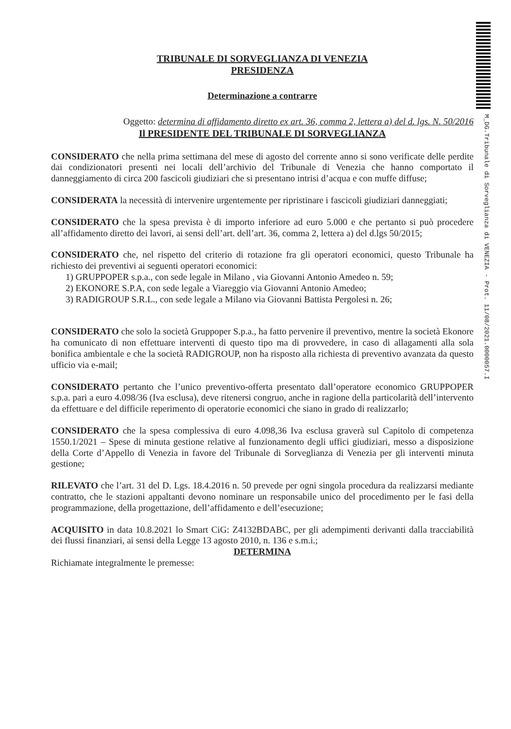TRIBUNALE DI SORVEGLIANZA DI VENEZIA
PRESIDENZA
Determinazione a contrarre
Oggetto: determina di affidamento diretto ex art. 36, comma 2, lettera a) del d. lgs. N. 50/2016
Il PRESIDENTE DEL TRIBUNALE DI SORVEGLIANZA
CONSIDERATO che nella prima settimana del mese di agosto del corrente anno si sono verificate delle perdite dai condizionatori presenti nei locali dell’archivio del Tribunale di Venezia che hanno comportato il danneggiamento di circa 200 fascicoli giudiziari che si presentano intrisi d’acqua e con muffe diffuse;
CONSIDERATA la necessità di intervenire urgentemente per ripristinare i fascicoli giudiziari danneggiati;
CONSIDERATO che la spesa prevista è di importo inferiore ad euro 5.000 e che pertanto si può procedere all’affidamento diretto dei lavori, ai sensi dell’art. dell’art. 36, comma 2, lettera a) del d.lgs 50/2015;
CONSIDERATO che, nel rispetto del criterio di rotazione fra gli operatori economici, questo Tribunale ha richiesto dei preventivi ai seguenti operatori economici:
1) GRUPPOPER s.p.a., con sede legale in Milano , via Giovanni Antonio Amedeo n. 59;
2) EKONORE S.P.A, con sede legale a Viareggio via Giovanni Antonio Amedeo;
3) RADIGROUP S.R.L., con sede legale a Milano via Giovanni Battista Pergolesi n. 26;
CONSIDERATO che solo la società Gruppoper S.p.a., ha fatto pervenire il preventivo, mentre la società Ekonore ha comunicato di non effettuare interventi di questo tipo ma di provvedere, in caso di allagamenti alla sola bonifica ambientale e che la società RADIGROUP, non ha risposto alla richiesta di preventivo avanzata da questo ufficio via e-mail;
CONSIDERATO pertanto che l’unico preventivo-offerta presentato dall’operatore economico GRUPPOPER s.p.a. pari a euro 4.098/36 (Iva esclusa), deve ritenersi congruo, anche in ragione della particolarità dell’intervento da effettuare e del difficile reperimento di operatorie economici che siano in grado di realizzarlo;
CONSIDERATO che la spesa complessiva di euro 4.098,36 Iva esclusa graverà sul Capitolo di competenza 1550.1/2021 – Spese di minuta gestione relative al funzionamento degli uffici giudiziari, messo a disposizione della Corte d’Appello di Venezia in favore del Tribunale di Sorveglianza di Venezia per gli interventi minuta gestione;
RILEVATO che l’art. 31 del D. Lgs. 18.4.2016 n. 50 prevede per ogni singola procedura da realizzarsi mediante contratto, che le stazioni appaltanti devono nominare un responsabile unico del procedimento per le fasi della programmazione, della progettazione, dell’affidamento e dell’esecuzione;
ACQUISITO in data 10.8.2021 lo Smart CiG: Z4132BDABC, per gli adempimenti derivanti dalla tracciabilità dei flussi finanziari, ai sensi della Legge 13 agosto 2010, n. 136 e s.m.i.;
DETERMINA
Richiamate integralmente le premesse:
M_DG.Tribunale di Sorveglianza di VENEZIA - Prot. 11/08/2021.0000057.I